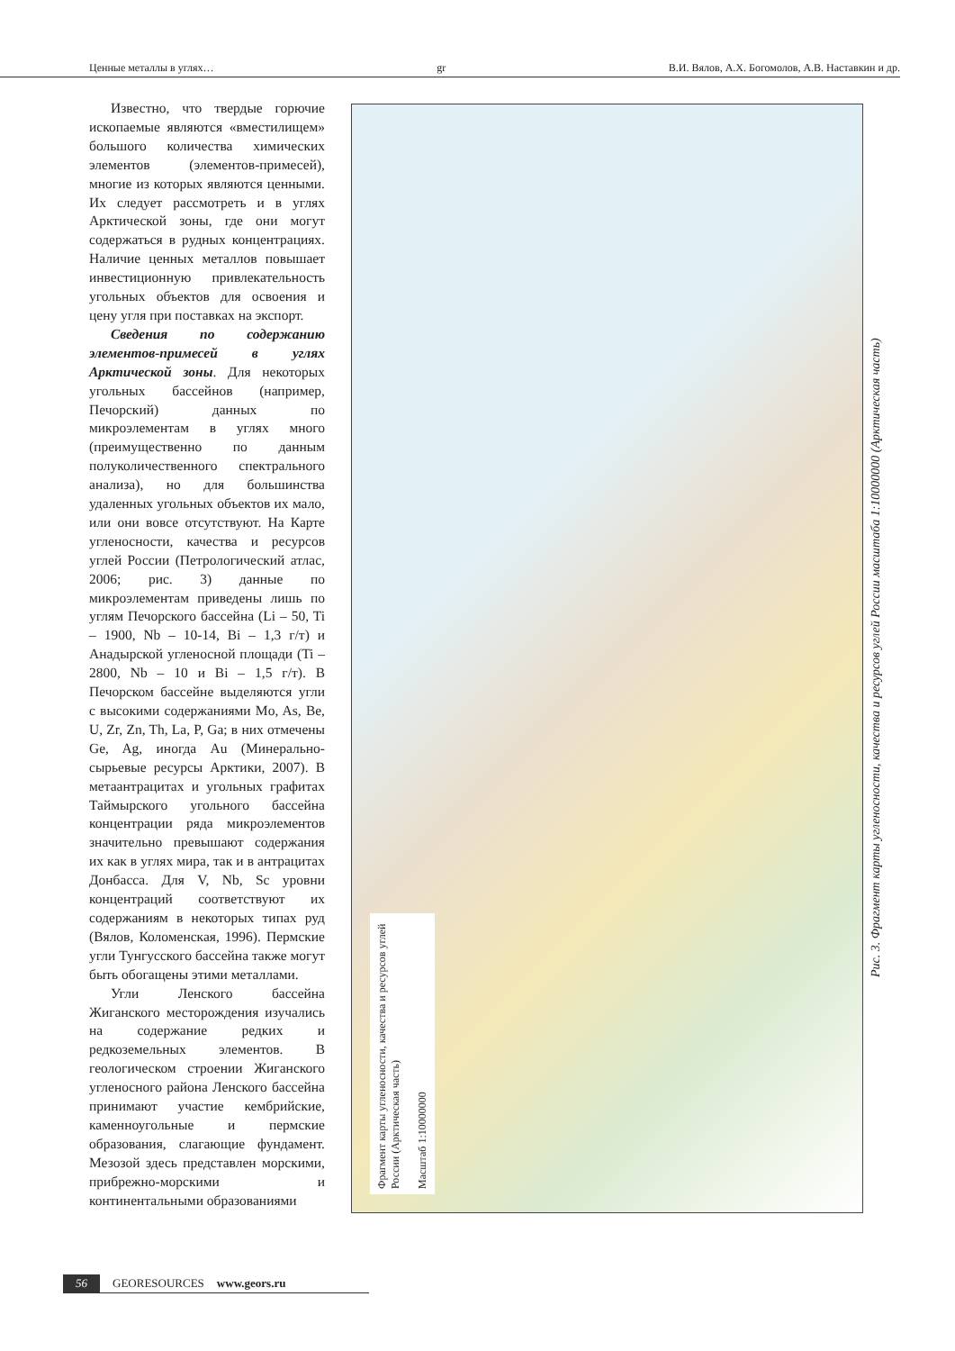Ценные металлы в углях… gr В.И. Вялов, А.Х. Богомолов, А.В. Наставкин и др.
Известно, что твердые горючие ископаемые являются «вместилищем» большого количества химических элементов (элементов-примесей), многие из которых являются ценными. Их следует рассмотреть и в углях Арктической зоны, где они могут содержаться в рудных концентрациях. Наличие ценных металлов повышает инвестиционную привлекательность угольных объектов для освоения и цену угля при поставках на экспорт.
Сведения по содержанию элементов-примесей в углях Арктической зоны. Для некоторых угольных бассейнов (например, Печорский) данных по микроэлементам в углях много (преимущественно по данным полуколичественного спектрального анализа), но для большинства удаленных угольных объектов их мало, или они вовсе отсутствуют. На Карте угленосности, качества и ресурсов углей России (Петрологический атлас, 2006; рис. 3) данные по микроэлементам приведены лишь по углям Печорского бассейна (Li – 50, Ti – 1900, Nb – 10-14, Bi – 1,3 г/т) и Анадырской угленосной площади (Ti – 2800, Nb – 10 и Bi – 1,5 г/т). В Печорском бассейне выделяются угли с высокими содержаниями Mo, As, Be, U, Zr, Zn, Th, La, P, Ga; в них отмечены Ge, Ag, иногда Au (Минерально-сырьевые ресурсы Арктики, 2007). В метаантрацитах и угольных графитах Таймырского угольного бассейна концентрации ряда микроэлементов значительно превышают содержания их как в углях мира, так и в антрацитах Донбасса. Для V, Nb, Sc уровни концентраций соответствуют их содержаниям в некоторых типах руд (Вялов, Коломенская, 1996). Пермские угли Тунгусского бассейна также могут быть обогащены этими металлами.
Угли Ленского бассейна Жиганского месторождения изучались на содержание редких и редкоземельных элементов. В геологическом строении Жиганского угленосного района Ленского бассейна принимают участие кембрийские, каменноугольные и пермские образования, слагающие фундамент. Мезозой здесь представлен морскими, прибрежно-морскими и континентальными образованиями
Фрагмент карты угленосности, качества и ресурсов углей России (Арктическая часть)
Масштаб 1:10000000
Рис. 3. Фрагмент карты угленосности, качества и ресурсов углей России масштаба 1:10000000 (Арктическая часть)
56 GEORESOURCES www.geors.ru